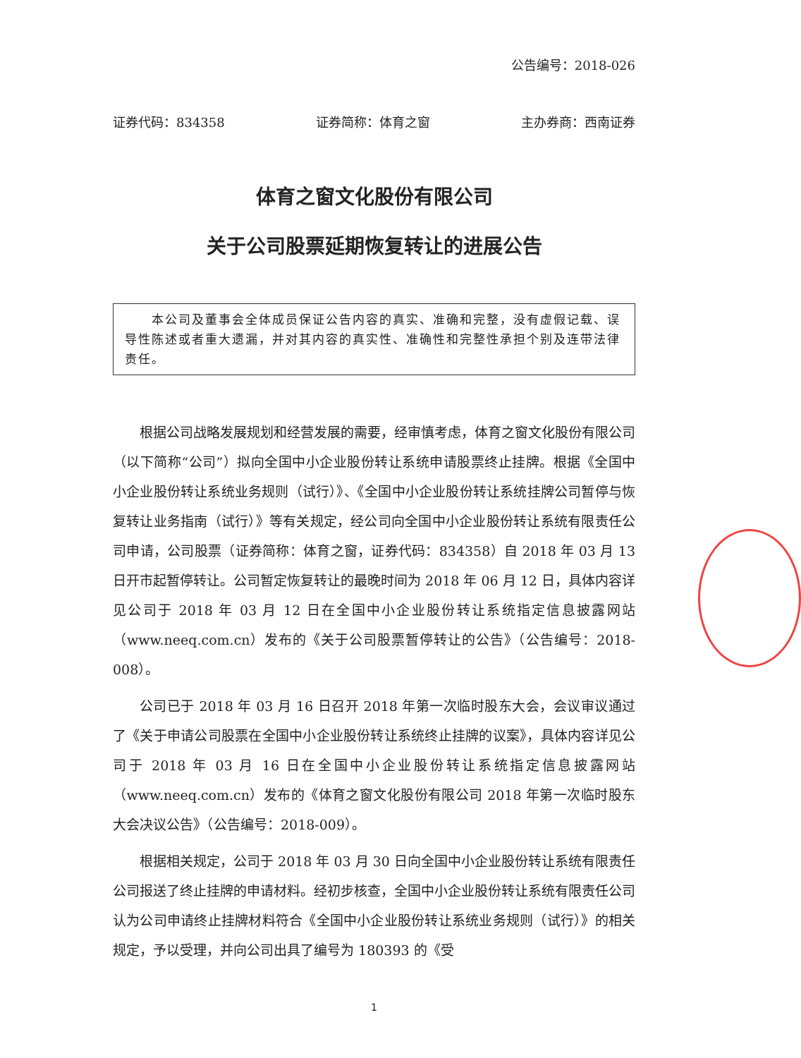公告编号：2018-026
证券代码：834358 证券简称：体育之窗 主办券商：西南证券
体育之窗文化股份有限公司
关于公司股票延期恢复转让的进展公告
　　本公司及董事会全体成员保证公告内容的真实、准确和完整，没有虚假记载、误导性陈述或者重大遗漏，并对其内容的真实性、准确性和完整性承担个别及连带法律责任。
根据公司战略发展规划和经营发展的需要，经审慎考虑，体育之窗文化股份有限公司（以下简称“公司”）拟向全国中小企业股份转让系统申请股票终止挂牌。根据《全国中小企业股份转让系统业务规则（试行）》、《全国中小企业股份转让系统挂牌公司暂停与恢复转让业务指南（试行）》等有关规定，经公司向全国中小企业股份转让系统有限责任公司申请，公司股票（证券简称：体育之窗，证券代码：834358）自 2018 年 03 月 13 日开市起暂停转让。公司暂定恢复转让的最晚时间为 2018 年 06 月 12 日，具体内容详见公司于 2018 年 03 月 12 日在全国中小企业股份转让系统指定信息披露网站（www.neeq.com.cn）发布的《关于公司股票暂停转让的公告》（公告编号：2018-008）。
公司已于 2018 年 03 月 16 日召开 2018 年第一次临时股东大会，会议审议通过了《关于申请公司股票在全国中小企业股份转让系统终止挂牌的议案》，具体内容详见公司于 2018 年 03 月 16 日在全国中小企业股份转让系统指定信息披露网站（www.neeq.com.cn）发布的《体育之窗文化股份有限公司 2018 年第一次临时股东大会决议公告》（公告编号：2018-009）。
根据相关规定，公司于 2018 年 03 月 30 日向全国中小企业股份转让系统有限责任公司报送了终止挂牌的申请材料。经初步核查，全国中小企业股份转让系统有限责任公司认为公司申请终止挂牌材料符合《全国中小企业股份转让系统业务规则（试行）》的相关规定，予以受理，并向公司出具了编号为 180393 的《受
1